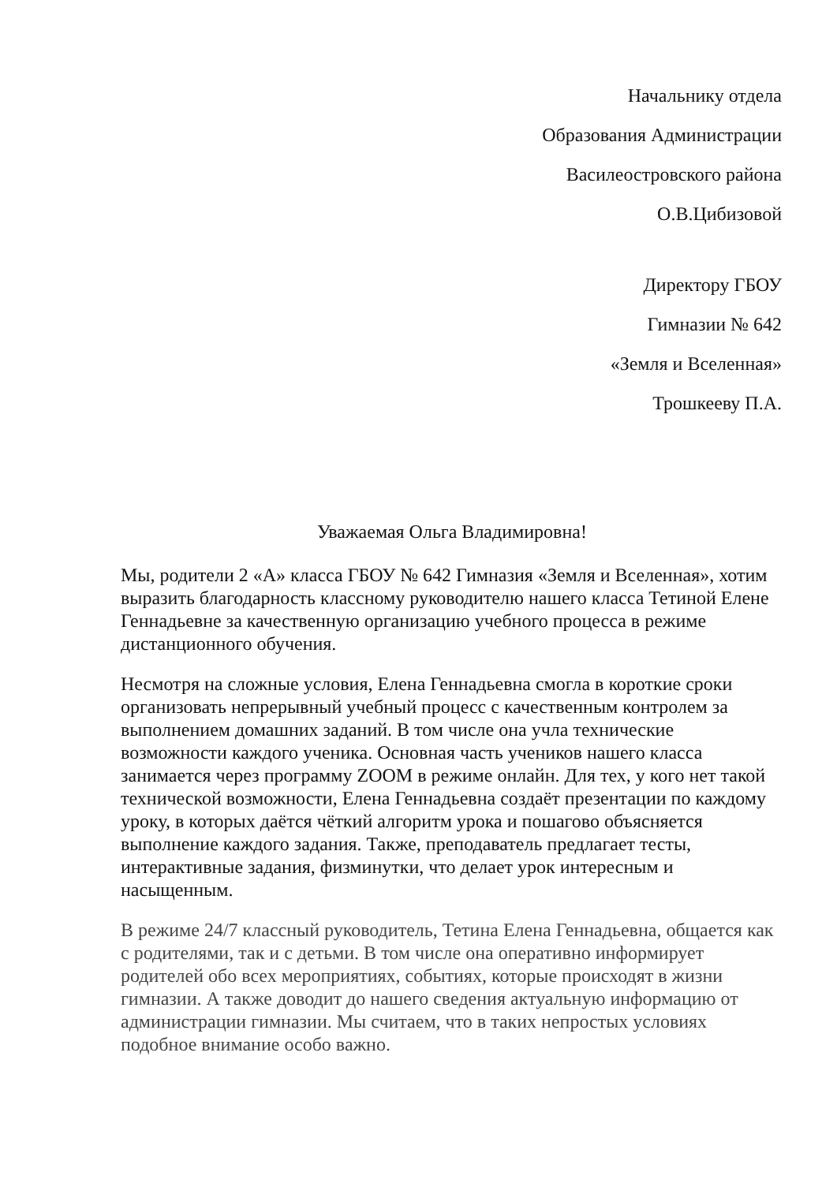Начальнику отдела
Образования Администрации
Василеостровского района
О.В.Цибизовой
Директору ГБОУ
Гимназии № 642
«Земля и Вселенная»
Трошкееву П.А.
Уважаемая Ольга Владимировна!
Мы, родители 2 «А» класса ГБОУ № 642 Гимназия «Земля и Вселенная», хотим выразить благодарность классному руководителю нашего класса Тетиной Елене Геннадьевне за качественную организацию учебного процесса в режиме дистанционного обучения.
Несмотря на сложные условия, Елена Геннадьевна смогла в короткие сроки организовать непрерывный учебный процесс с качественным контролем за выполнением домашних заданий. В том числе она учла технические возможности каждого ученика. Основная часть учеников нашего класса занимается через программу ZOOM в режиме онлайн. Для тех, у кого нет такой технической возможности, Елена Геннадьевна создаёт презентации по каждому уроку, в которых даётся чёткий алгоритм урока и пошагово объясняется выполнение каждого задания. Также, преподаватель предлагает тесты, интерактивные задания, физминутки, что делает урок интересным и насыщенным.
В режиме 24/7 классный руководитель, Тетина Елена Геннадьевна, общается как с родителями, так и с детьми. В том числе она оперативно информирует родителей обо всех мероприятиях, событиях, которые происходят в жизни гимназии. А также доводит до нашего сведения актуальную информацию от администрации гимназии. Мы считаем, что в таких непростых условиях подобное внимание особо важно.